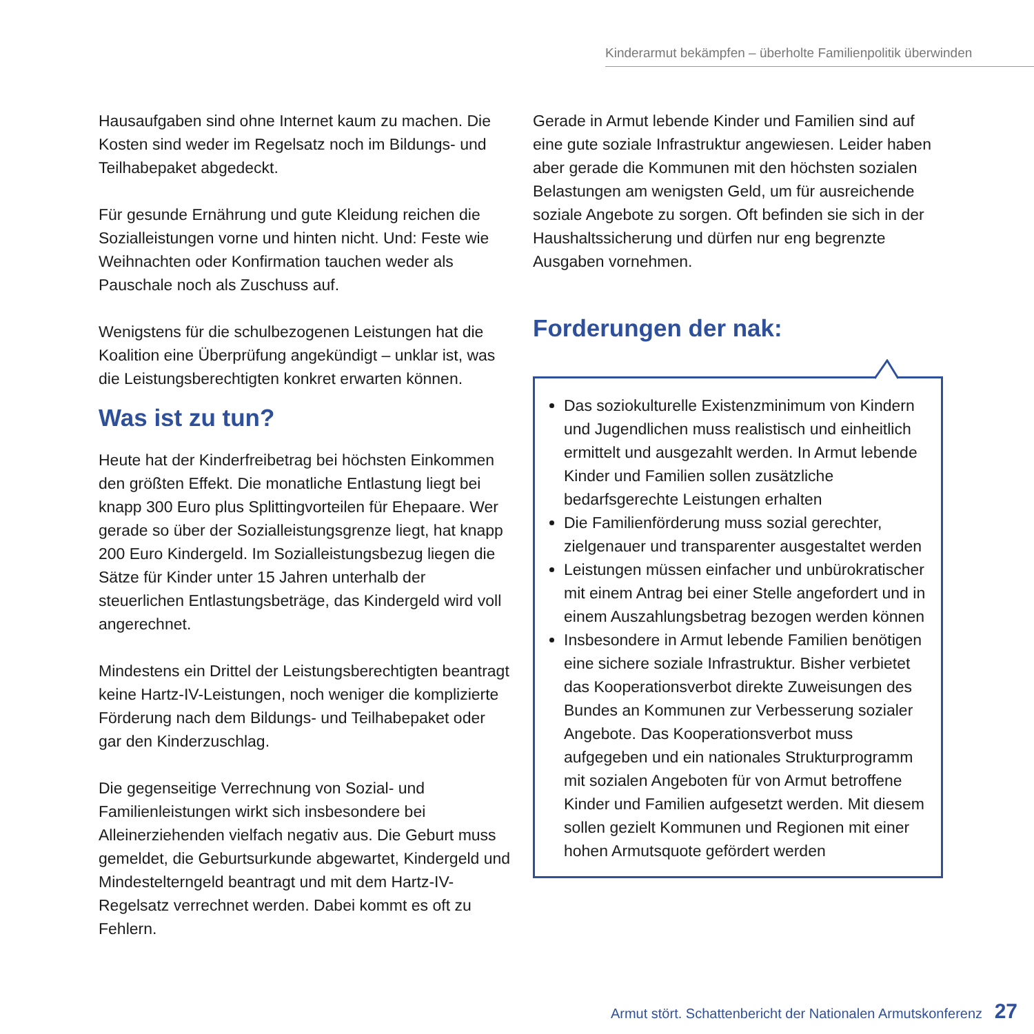Kinderarmut bekämpfen – überholte Familienpolitik überwinden
Hausaufgaben sind ohne Internet kaum zu machen. Die Kosten sind weder im Regelsatz noch im Bildungs- und Teilhabepaket abgedeckt.
Für gesunde Ernährung und gute Kleidung reichen die Sozialleistungen vorne und hinten nicht. Und: Feste wie Weihnachten oder Konfirmation tauchen weder als Pauschale noch als Zuschuss auf.
Wenigstens für die schulbezogenen Leistungen hat die Koalition eine Überprüfung angekündigt – unklar ist, was die Leistungsberechtigten konkret erwarten können.
Was ist zu tun?
Heute hat der Kinderfreibetrag bei höchsten Einkommen den größten Effekt. Die monatliche Entlastung liegt bei knapp 300 Euro plus Splittingvorteilen für Ehepaare. Wer gerade so über der Sozialleistungsgrenze liegt, hat knapp 200 Euro Kindergeld. Im Sozialleistungsbezug liegen die Sätze für Kinder unter 15 Jahren unterhalb der steuerlichen Entlastungsbeträge, das Kindergeld wird voll angerechnet.
Mindestens ein Drittel der Leistungsberechtigten beantragt keine Hartz-IV-Leistungen, noch weniger die komplizierte Förderung nach dem Bildungs- und Teilhabepaket oder gar den Kinderzuschlag.
Die gegenseitige Verrechnung von Sozial- und Familienleistungen wirkt sich insbesondere bei Alleinerziehenden vielfach negativ aus. Die Geburt muss gemeldet, die Geburtsurkunde abgewartet, Kindergeld und Mindestelterngeld beantragt und mit dem Hartz-IV-Regelsatz verrechnet werden. Dabei kommt es oft zu Fehlern.
Gerade in Armut lebende Kinder und Familien sind auf eine gute soziale Infrastruktur angewiesen. Leider haben aber gerade die Kommunen mit den höchsten sozialen Belastungen am wenigsten Geld, um für ausreichende soziale Angebote zu sorgen. Oft befinden sie sich in der Haushaltssicherung und dürfen nur eng begrenzte Ausgaben vornehmen.
Forderungen der nak:
Das soziokulturelle Existenzminimum von Kindern und Jugendlichen muss realistisch und einheitlich ermittelt und ausgezahlt werden. In Armut lebende Kinder und Familien sollen zusätzliche bedarfsgerechte Leistungen erhalten
Die Familienförderung muss sozial gerechter, zielgenauer und transparenter ausgestaltet werden
Leistungen müssen einfacher und unbürokratischer mit einem Antrag bei einer Stelle angefordert und in einem Auszahlungsbetrag bezogen werden können
Insbesondere in Armut lebende Familien benötigen eine sichere soziale Infrastruktur. Bisher verbietet das Kooperationsverbot direkte Zuweisungen des Bundes an Kommunen zur Verbesserung sozialer Angebote. Das Kooperationsverbot muss aufgegeben und ein nationales Strukturprogramm mit sozialen Angeboten für von Armut betroffene Kinder und Familien aufgesetzt werden. Mit diesem sollen gezielt Kommunen und Regionen mit einer hohen Armutsquote gefördert werden
Armut stört. Schattenbericht der Nationalen Armutskonferenz 27